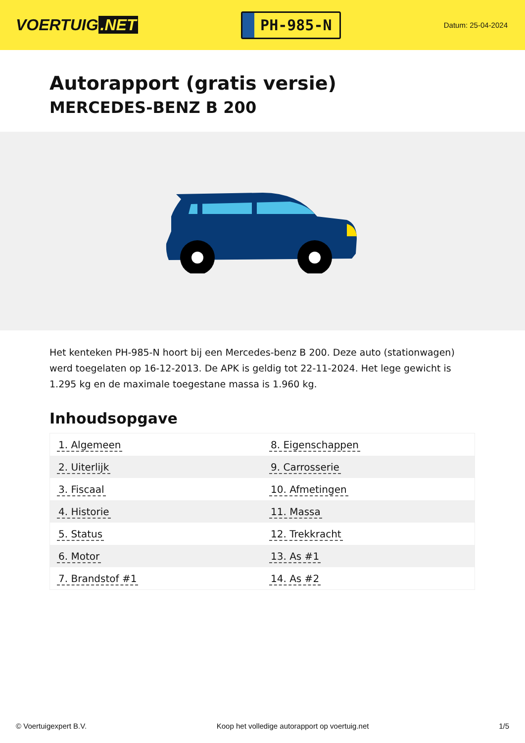VOERTUIG.NET
PH-985-N
Datum: 25-04-2024
Autorapport (gratis versie)
MERCEDES-BENZ B 200
Het kenteken PH-985-N hoort bij een Mercedes-benz B 200. Deze auto (stationwagen) werd toegelaten op 16-12-2013. De APK is geldig tot 22-11-2024. Het lege gewicht is 1.295 kg en de maximale toegestane massa is 1.960 kg.
Inhoudsopgave
| 1. Algemeen | 8. Eigenschappen |
| 2. Uiterlijk | 9. Carrosserie |
| 3. Fiscaal | 10. Afmetingen |
| 4. Historie | 11. Massa |
| 5. Status | 12. Trekkracht |
| 6. Motor | 13. As #1 |
| 7. Brandstof #1 | 14. As #2 |
© Voertuigexpert B.V. Koop het volledige autorapport op voertuig.net 1/5